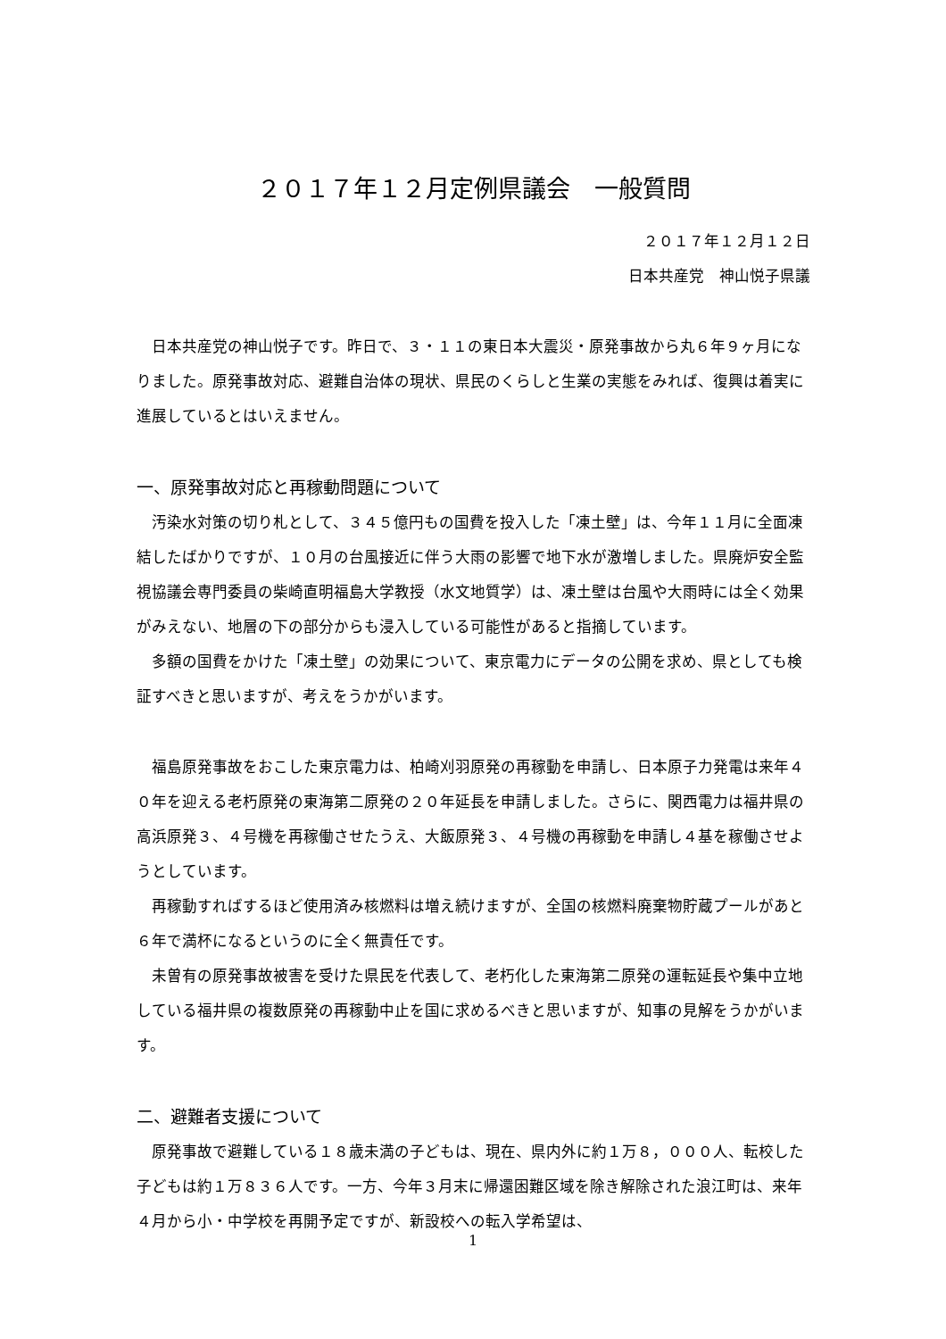２０１７年１２月定例県議会　一般質問
２０１７年１２月１２日
日本共産党　神山悦子県議
　日本共産党の神山悦子です。昨日で、３・１１の東日本大震災・原発事故から丸６年９ヶ月になりました。原発事故対応、避難自治体の現状、県民のくらしと生業の実態をみれば、復興は着実に進展しているとはいえません。
一、原発事故対応と再稼動問題について
　汚染水対策の切り札として、３４５億円もの国費を投入した「凍土壁」は、今年１１月に全面凍結したばかりですが、１０月の台風接近に伴う大雨の影響で地下水が激増しました。県廃炉安全監視協議会専門委員の柴崎直明福島大学教授（水文地質学）は、凍土壁は台風や大雨時には全く効果がみえない、地層の下の部分からも浸入している可能性があると指摘しています。
　多額の国費をかけた「凍土壁」の効果について、東京電力にデータの公開を求め、県としても検証すべきと思いますが、考えをうかがいます。
　福島原発事故をおこした東京電力は、柏崎刈羽原発の再稼動を申請し、日本原子力発電は来年４０年を迎える老朽原発の東海第二原発の２０年延長を申請しました。さらに、関西電力は福井県の高浜原発３、４号機を再稼働させたうえ、大飯原発３、４号機の再稼動を申請し４基を稼働させようとしています。
　再稼動すればするほど使用済み核燃料は増え続けますが、全国の核燃料廃棄物貯蔵プールがあと６年で満杯になるというのに全く無責任です。
　未曽有の原発事故被害を受けた県民を代表して、老朽化した東海第二原発の運転延長や集中立地している福井県の複数原発の再稼動中止を国に求めるべきと思いますが、知事の見解をうかがいます。
二、避難者支援について
　原発事故で避難している１８歳未満の子どもは、現在、県内外に約１万８，０００人、転校した子どもは約１万８３６人です。一方、今年３月末に帰還困難区域を除き解除された浪江町は、来年４月から小・中学校を再開予定ですが、新設校への転入学希望は、
1